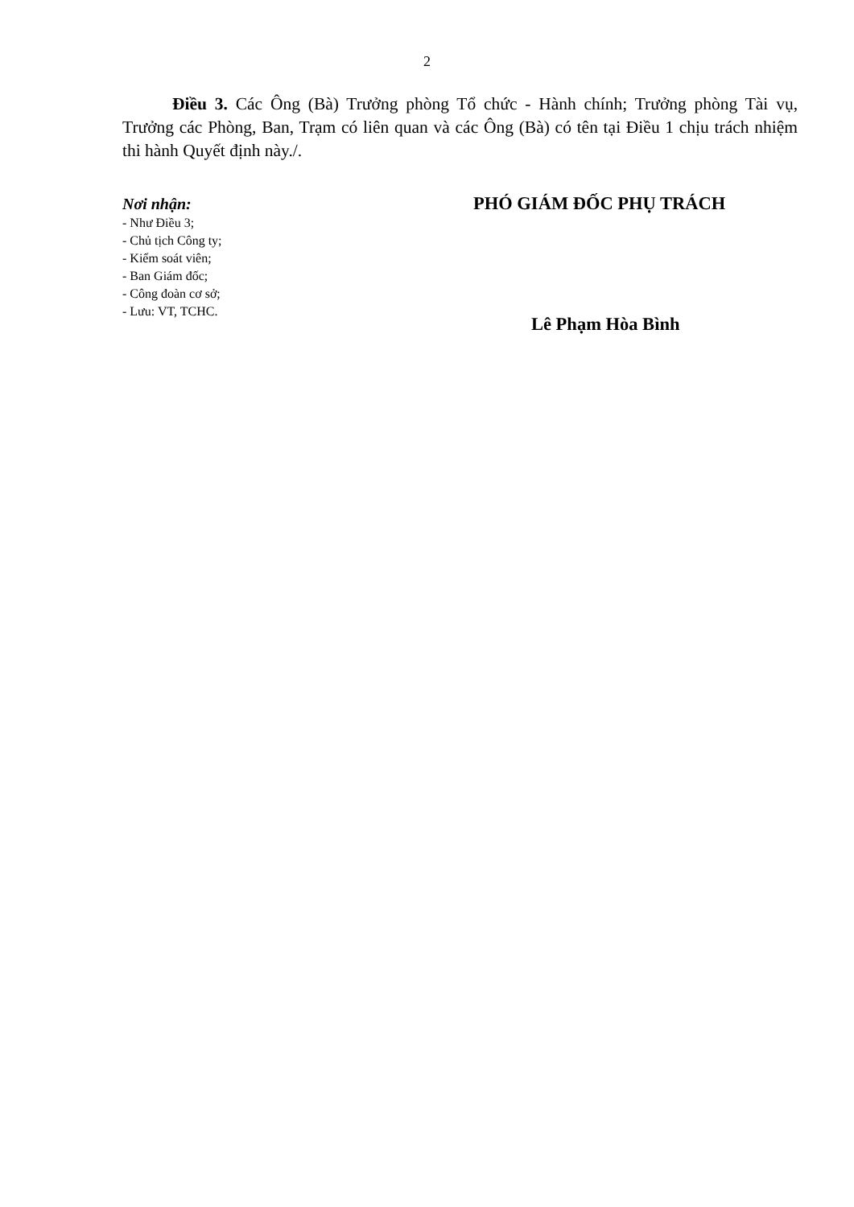2
Điều 3. Các Ông (Bà) Trưởng phòng Tổ chức - Hành chính; Trưởng phòng Tài vụ, Trưởng các Phòng, Ban, Trạm có liên quan và các Ông (Bà) có tên tại Điều 1 chịu trách nhiệm thi hành Quyết định này./.
Nơi nhận:
- Như Điều 3;
- Chủ tịch Công ty;
- Kiểm soát viên;
- Ban Giám đốc;
- Công đoàn cơ sở;
- Lưu: VT, TCHC.
PHÓ GIÁM ĐỐC PHỤ TRÁCH
Lê Phạm Hòa Bình